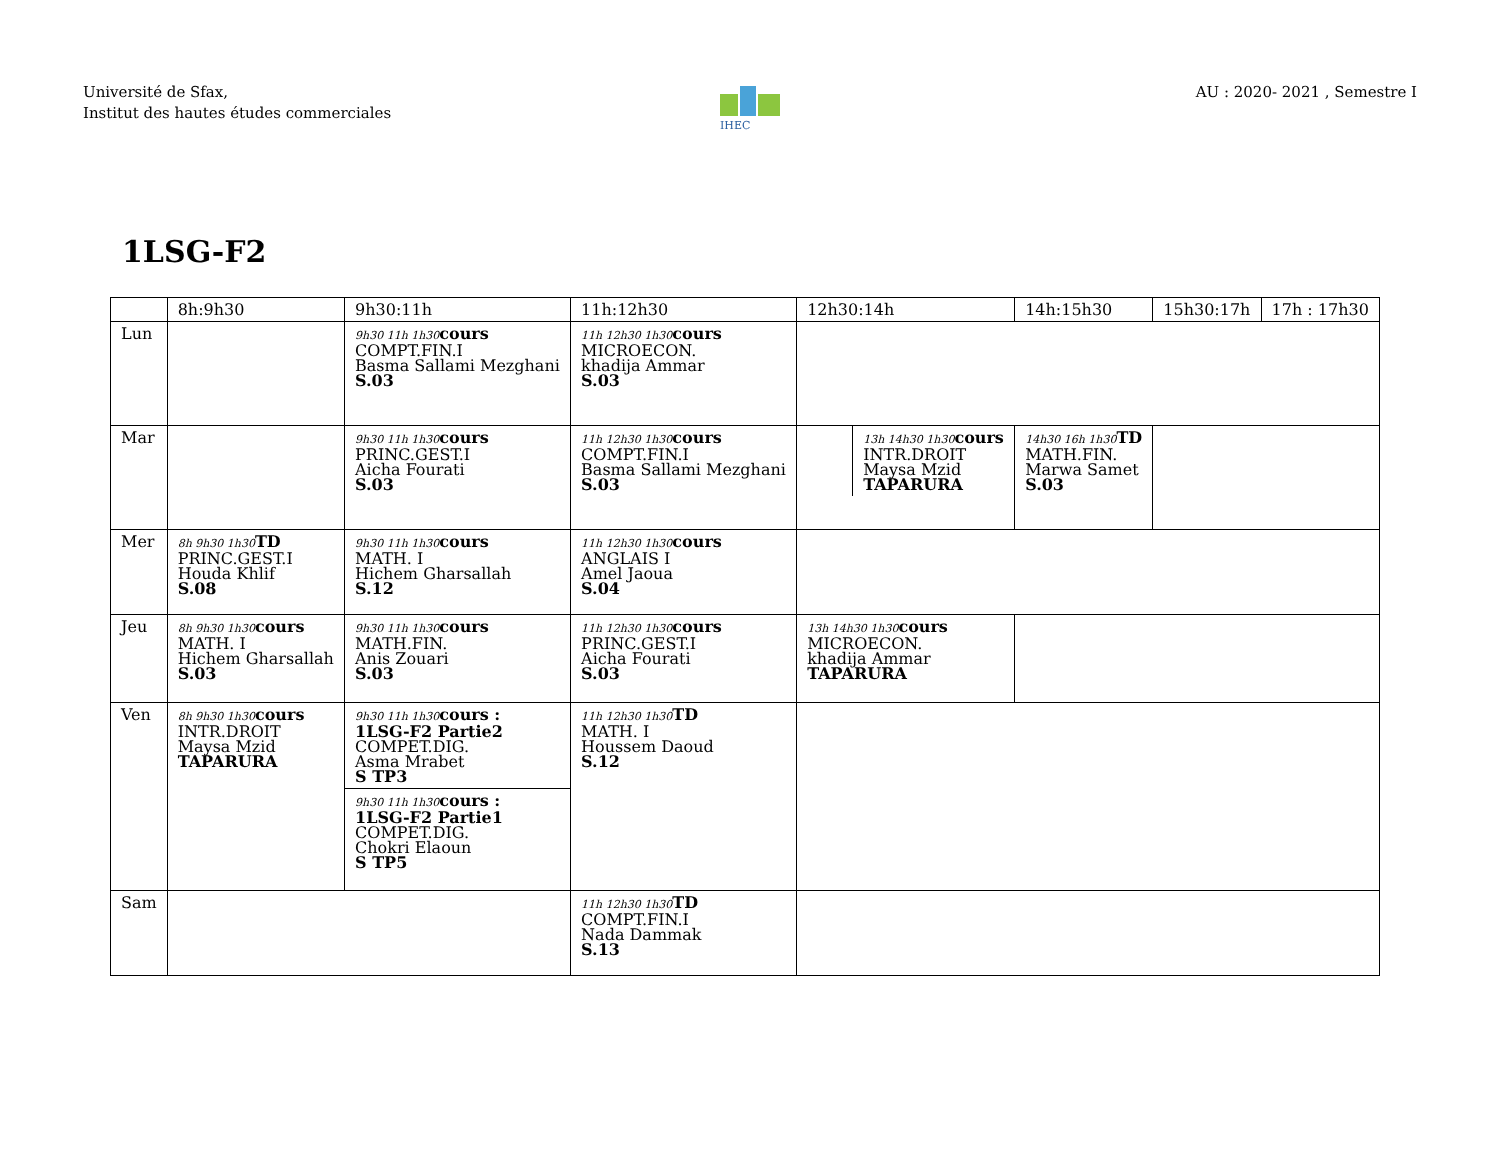Université de Sfax,
Institut des hautes études commerciales
AU : 2020- 2021 , Semestre I
IHEC
1LSG-F2
| | 8h:9h30 | 9h30:11h | 11h:12h30 | 12h30:14h | 14h:15h30 | 15h30:17h | 17h : 17h30 |
| Lun | | 9h30 11h 1h30 cours COMPT.FIN.I Basma Sallami Mezghani S.03 | 11h 12h30 1h30 cours MICROECON. khadija Ammar S.03 | | | | |
| Mar | | 9h30 11h 1h30 cours PRINC.GEST.I Aicha Fourati S.03 | 11h 12h30 1h30 cours COMPT.FIN.I Basma Sallami Mezghani S.03 | 13h 14h30 1h30 cours INTR.DROIT Maysa Mzid TAPARURA | 14h30 16h 1h30 TD MATH.FIN. Marwa Samet S.03 | | |
| Mer | 8h 9h30 1h30 TD PRINC.GEST.I Houda Khlif S.08 | 9h30 11h 1h30 cours MATH. I Hichem Gharsallah S.12 | 11h 12h30 1h30 cours ANGLAIS I Amel Jaoua S.04 | | | | |
| Jeu | 8h 9h30 1h30 cours MATH. I Hichem Gharsallah S.03 | 9h30 11h 1h30 cours MATH.FIN. Anis Zouari S.03 | 11h 12h30 1h30 cours PRINC.GEST.I Aicha Fourati S.03 | 13h 14h30 1h30 cours MICROECON. khadija Ammar TAPARURA | | | |
| Ven | 8h 9h30 1h30 cours INTR.DROIT Maysa Mzid TAPARURA | 9h30 11h 1h30 cours : 1LSG-F2 Partie2 COMPET.DIG. Asma Mrabet S TP3 9h30 11h 1h30 cours : 1LSG-F2 Partie1 COMPET.DIG. Chokri Elaoun S TP5 | 11h 12h30 1h30 TD MATH. I Houssem Daoud S.12 | | | | |
| Sam | | | 11h 12h30 1h30 TD COMPT.FIN.I Nada Dammak S.13 | | | | |